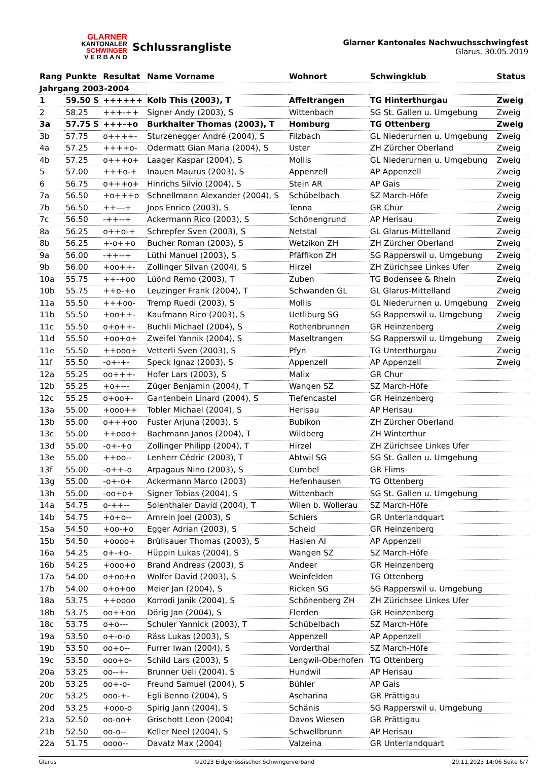GLARNER
KANTONALER
SCHWINGER
V E R B A N D
Schlussrangliste
Glarner Kantonales Nachwuchsschwingfest
Glarus, 30.05.2019
| Rang | Punkte | Resultat | Name Vorname | Wohnort | Schwingklub | Status |
| --- | --- | --- | --- | --- | --- | --- |
| Jahrgang 2003-2004 | | | | | | |
| 1 | 59.50 S | ++++++ | Kolb This (2003), T | Affeltrangen | TG Hinterthurgau | Zweig |
| 2 | 58.25 | +++-++ | Signer Andy (2003), S | Wittenbach | SG St. Gallen u. Umgebung | Zweig |
| 3a | 57.75 S | +++-+o | Burkhalter Thomas (2003), T | Homburg | TG Ottenberg | Zweig |
| 3b | 57.75 | o++++- | Sturzenegger André (2004), S | Filzbach | GL Niederurnen u. Umgebung | Zweig |
| 4a | 57.25 | ++++o- | Odermatt Gian Maria (2004), S | Uster | ZH Zürcher Oberland | Zweig |
| 4b | 57.25 | o+++o+ | Laager Kaspar (2004), S | Mollis | GL Niederurnen u. Umgebung | Zweig |
| 5 | 57.00 | +++o-+ | Inauen Maurus (2003), S | Appenzell | AP Appenzell | Zweig |
| 6 | 56.75 | o+++o+ | Hinrichs Silvio (2004), S | Stein AR | AP Gais | Zweig |
| 7a | 56.50 | +o+++o | Schnellmann Alexander (2004), S | Schübelbach | SZ March-Höfe | Zweig |
| 7b | 56.50 | ++---+ | Joos Enrico (2003), S | Tenna | GR Chur | Zweig |
| 7c | 56.50 | -++--+ | Ackermann Rico (2003), S | Schönengrund | AP Herisau | Zweig |
| 8a | 56.25 | o++o-+ | Schrepfer Sven (2003), S | Netstal | GL Glarus-Mittelland | Zweig |
| 8b | 56.25 | +-o++o | Bucher Roman (2003), S | Wetzikon ZH | ZH Zürcher Oberland | Zweig |
| 9a | 56.00 | -++--+ | Lüthi Manuel (2003), S | Pfäffikon ZH | SG Rapperswil u. Umgebung | Zweig |
| 9b | 56.00 | +oo++- | Zollinger Silvan (2004), S | Hirzel | ZH Zürichsee Linkes Ufer | Zweig |
| 10a | 55.75 | ++-+oo | Lüönd Remo (2003), T | Zuben | TG Bodensee & Rhein | Zweig |
| 10b | 55.75 | ++o-+o | Leuzinger Frank (2004), T | Schwanden GL | GL Glarus-Mittelland | Zweig |
| 11a | 55.50 | +++oo- | Tremp Ruedi (2003), S | Mollis | GL Niederurnen u. Umgebung | Zweig |
| 11b | 55.50 | +oo++- | Kaufmann Rico (2003), S | Uetliburg SG | SG Rapperswil u. Umgebung | Zweig |
| 11c | 55.50 | o+o++- | Buchli Michael (2004), S | Rothenbrunnen | GR Heinzenberg | Zweig |
| 11d | 55.50 | +oo+o+ | Zweifel Yannik (2004), S | Maseltrangen | SG Rapperswil u. Umgebung | Zweig |
| 11e | 55.50 | ++ooo+ | Vetterli Sven (2003), S | Pfyn | TG Unterthurgau | Zweig |
| 11f | 55.50 | -o+-+- | Speck Ignaz (2003), S | Appenzell | AP Appenzell | Zweig |
| 12a | 55.25 | oo+++- | Hofer Lars (2003), S | Malix | GR Chur | |
| 12b | 55.25 | +o+--- | Züger Benjamin (2004), T | Wangen SZ | SZ March-Höfe | |
| 12c | 55.25 | o+oo+- | Gantenbein Linard (2004), S | Tiefencastel | GR Heinzenberg | |
| 13a | 55.00 | +ooo++ | Tobler Michael (2004), S | Herisau | AP Herisau | |
| 13b | 55.00 | o+++oo | Fuster Arjuna (2003), S | Bubikon | ZH Zürcher Oberland | |
| 13c | 55.00 | ++ooo+ | Bachmann Janos (2004), T | Wildberg | ZH Winterthur | |
| 13d | 55.00 | -o+-+o | Zollinger Philipp (2004), T | Hirzel | ZH Zürichsee Linkes Ufer | |
| 13e | 55.00 | ++oo-- | Lenherr Cédric (2003), T | Abtwil SG | SG St. Gallen u. Umgebung | |
| 13f | 55.00 | -o++-o | Arpagaus Nino (2003), S | Cumbel | GR Flims | |
| 13g | 55.00 | -o+-o+ | Ackermann Marco (2003) | Hefenhausen | TG Ottenberg | |
| 13h | 55.00 | -oo+o+ | Signer Tobias (2004), S | Wittenbach | SG St. Gallen u. Umgebung | |
| 14a | 54.75 | o-++-- | Solenthaler David (2004), T | Wilen b. Wollerau | SZ March-Höfe | |
| 14b | 54.75 | +o+o-- | Amrein Joel (2003), S | Schiers | GR Unterlandquart | |
| 15a | 54.50 | +oo-+o | Egger Adrian (2003), S | Scheid | GR Heinzenberg | |
| 15b | 54.50 | +oooo+ | Brülisauer Thomas (2003), S | Haslen AI | AP Appenzell | |
| 16a | 54.25 | o+-+o- | Hüppin Lukas (2004), S | Wangen SZ | SZ March-Höfe | |
| 16b | 54.25 | +ooo+o | Brand Andreas (2003), S | Andeer | GR Heinzenberg | |
| 17a | 54.00 | o+oo+o | Wolfer David (2003), S | Weinfelden | TG Ottenberg | |
| 17b | 54.00 | o+o+oo | Meier Jan (2004), S | Ricken SG | SG Rapperswil u. Umgebung | |
| 18a | 53.75 | ++oooo | Korrodi Janik (2004), S | Schönenberg ZH | ZH Zürichsee Linkes Ufer | |
| 18b | 53.75 | oo++oo | Dörig Jan (2004), S | Flerden | GR Heinzenberg | |
| 18c | 53.75 | o+o--- | Schuler Yannick (2003), T | Schübelbach | SZ March-Höfe | |
| 19a | 53.50 | o+-o-o | Räss Lukas (2003), S | Appenzell | AP Appenzell | |
| 19b | 53.50 | oo+o-- | Furrer Iwan (2004), S | Vorderthal | SZ March-Höfe | |
| 19c | 53.50 | ooo+o- | Schild Lars (2003), S | Lengwil-Oberhofen | TG Ottenberg | |
| 20a | 53.25 | oo--+- | Brunner Ueli (2004), S | Hundwil | AP Herisau | |
| 20b | 53.25 | oo+-o- | Freund Samuel (2004), S | Bühler | AP Gais | |
| 20c | 53.25 | ooo-+- | Egli Benno (2004), S | Ascharina | GR Prättigau | |
| 20d | 53.25 | +ooo-o | Spirig Jann (2004), S | Schänis | SG Rapperswil u. Umgebung | |
| 21a | 52.50 | oo-oo+ | Grischott Leon (2004) | Davos Wiesen | GR Prättigau | |
| 21b | 52.50 | oo-o-- | Keller Neel (2004), S | Schwellbrunn | AP Herisau | |
| 22a | 51.75 | oooo-- | Davatz Max (2004) | Valzeina | GR Unterlandquart | |
Glarus ©2023 Eidgenössischer Schwingerverband 29.11.2023 14:06 Seite 6/7